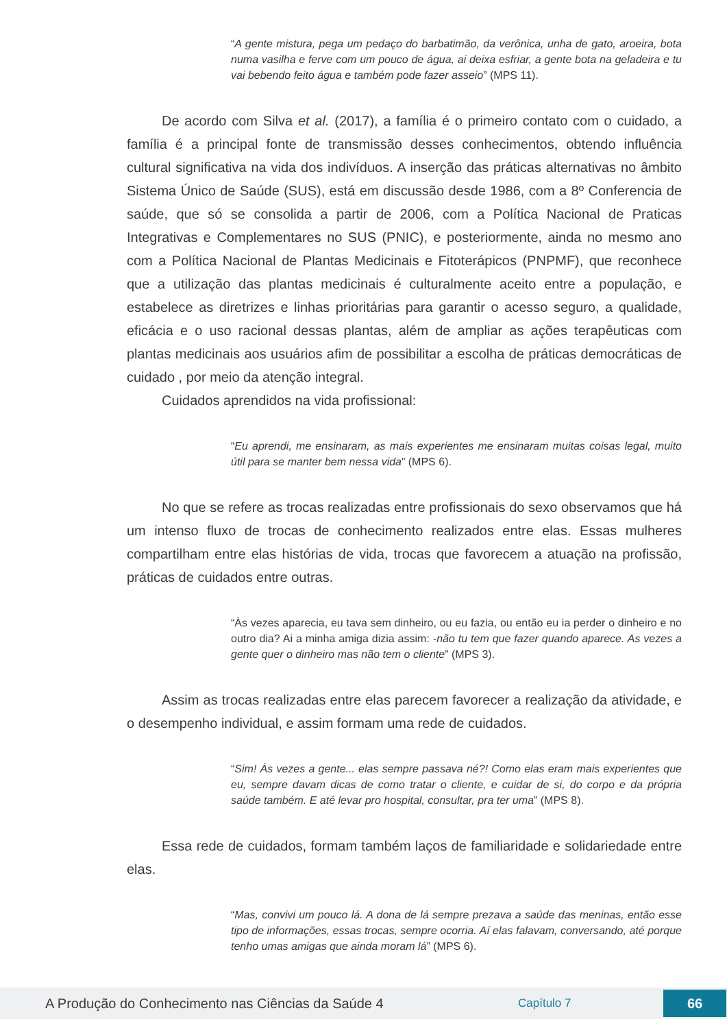“A gente mistura, pega um pedaço do barbatimão, da verônica, unha de gato, aroeira, bota numa vasilha e ferve com um pouco de água, ai deixa esfriar, a gente bota na geladeira e tu vai bebendo feito água e também pode fazer asseio” (MPS 11).
De acordo com Silva et al. (2017), a família é o primeiro contato com o cuidado, a família é a principal fonte de transmissão desses conhecimentos, obtendo influência cultural significativa na vida dos indivíduos. A inserção das práticas alternativas no âmbito Sistema Único de Saúde (SUS), está em discussão desde 1986, com a 8º Conferencia de saúde, que só se consolida a partir de 2006, com a Política Nacional de Praticas Integrativas e Complementares no SUS (PNIC), e posteriormente, ainda no mesmo ano com a Política Nacional de Plantas Medicinais e Fitoterápicos (PNPMF), que reconhece que a utilização das plantas medicinais é culturalmente aceito entre a população, e estabelece as diretrizes e linhas prioritárias para garantir o acesso seguro, a qualidade, eficácia e o uso racional dessas plantas, além de ampliar as ações terapêuticas com plantas medicinais aos usuários afim de possibilitar a escolha de práticas democráticas de cuidado , por meio da atenção integral.
Cuidados aprendidos na vida profissional:
“Eu aprendi, me ensinaram, as mais experientes me ensinaram muitas coisas legal, muito útil para se manter bem nessa vida” (MPS 6).
No que se refere as trocas realizadas entre profissionais do sexo observamos que há um intenso fluxo de trocas de conhecimento realizados entre elas. Essas mulheres compartilham entre elas histórias de vida, trocas que favorecem a atuação na profissão, práticas de cuidados entre outras.
“Às vezes aparecia, eu tava sem dinheiro, ou eu fazia, ou então eu ia perder o dinheiro e no outro dia? Ai a minha amiga dizia assim: -não tu tem que fazer quando aparece. As vezes a gente quer o dinheiro mas não tem o cliente” (MPS 3).
Assim as trocas realizadas entre elas parecem favorecer a realização da atividade, e o desempenho individual, e assim formam uma rede de cuidados.
“Sim! Às vezes a gente... elas sempre passava né?! Como elas eram mais experientes que eu, sempre davam dicas de como tratar o cliente, e cuidar de si, do corpo e da própria saúde também. E até levar pro hospital, consultar, pra ter uma” (MPS 8).
Essa rede de cuidados, formam também laços de familiaridade e solidariedade entre elas.
“Mas, convivi um pouco lá. A dona de lá sempre prezava a saúde das meninas, então esse tipo de informações, essas trocas, sempre ocorria. Aí elas falavam, conversando, até porque tenho umas amigas que ainda moram lá” (MPS 6).
A Produção do Conhecimento nas Ciências da Saúde 4 Capítulo 7 66